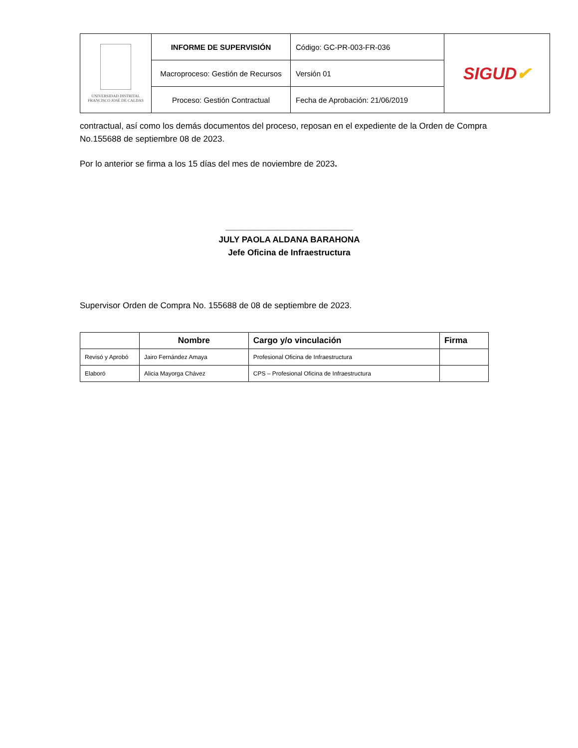| UNIVERSIDAD DISTRITAL FRANCISCO JOSÉ DE CALDAS | INFORME DE SUPERVISIÓN | Código: GC-PR-003-FR-036 | SIGUD ✔ |
| | Macroproceso: Gestión de Recursos | Versión 01 | |
| | Proceso: Gestión Contractual | Fecha de Aprobación: 21/06/2019 | |
contractual, así como los demás documentos del proceso, reposan en el expediente de la Orden de Compra No.155688 de septiembre 08 de 2023.
Por lo anterior se firma a los 15 días del mes de noviembre de 2023.
___________________________
JULY PAOLA ALDANA BARAHONA
Jefe Oficina de Infraestructura
Supervisor Orden de Compra No. 155688 de 08 de septiembre de 2023.
| | Nombre | Cargo y/o vinculación | Firma |
| --- | --- | --- | --- |
| Revisó y Aprobó | Jairo Fernández Amaya | Profesional Oficina de Infraestructura | |
| Elaboró | Alicia Mayorga Chávez | CPS – Profesional Oficina de Infraestructura | |